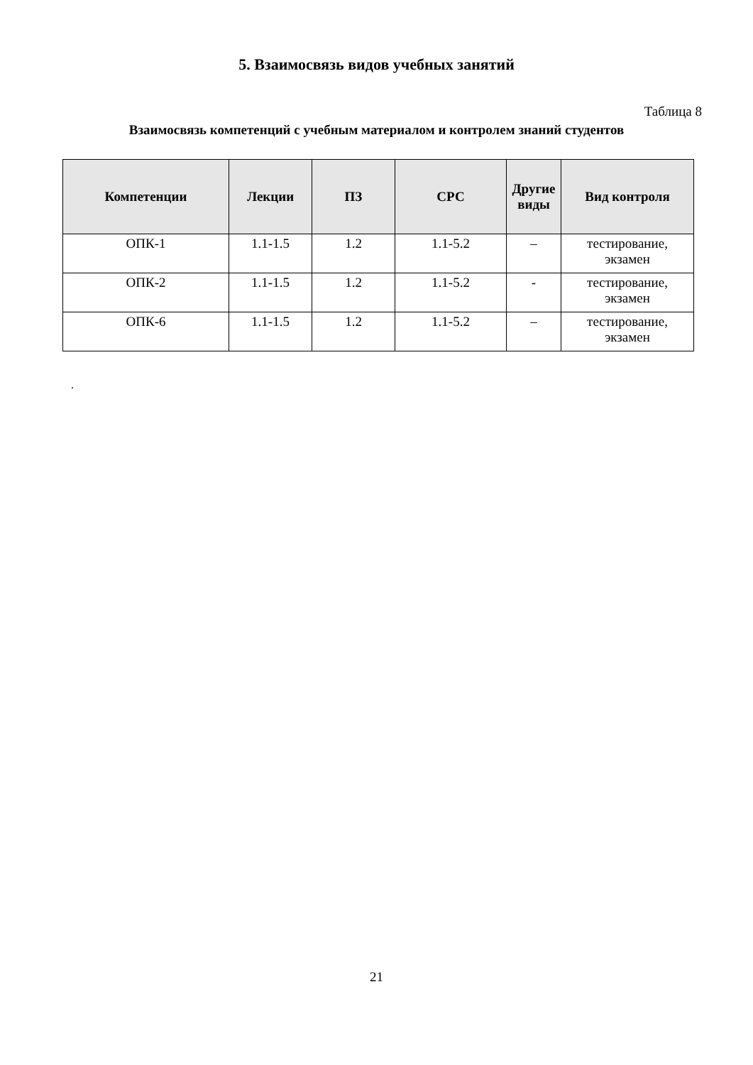5. Взаимосвязь видов учебных занятий
Таблица 8
Взаимосвязь компетенций с учебным материалом и контролем знаний студентов
| Компетенции | Лекции | ПЗ | СРС | Другие виды | Вид контроля |
| --- | --- | --- | --- | --- | --- |
| ОПК-1 | 1.1-1.5 | 1.2 | 1.1-5.2 | – | тестирование, экзамен |
| ОПК-2 | 1.1-1.5 | 1.2 | 1.1-5.2 | - | тестирование, экзамен |
| ОПК-6 | 1.1-1.5 | 1.2 | 1.1-5.2 | – | тестирование, экзамен |
.
21